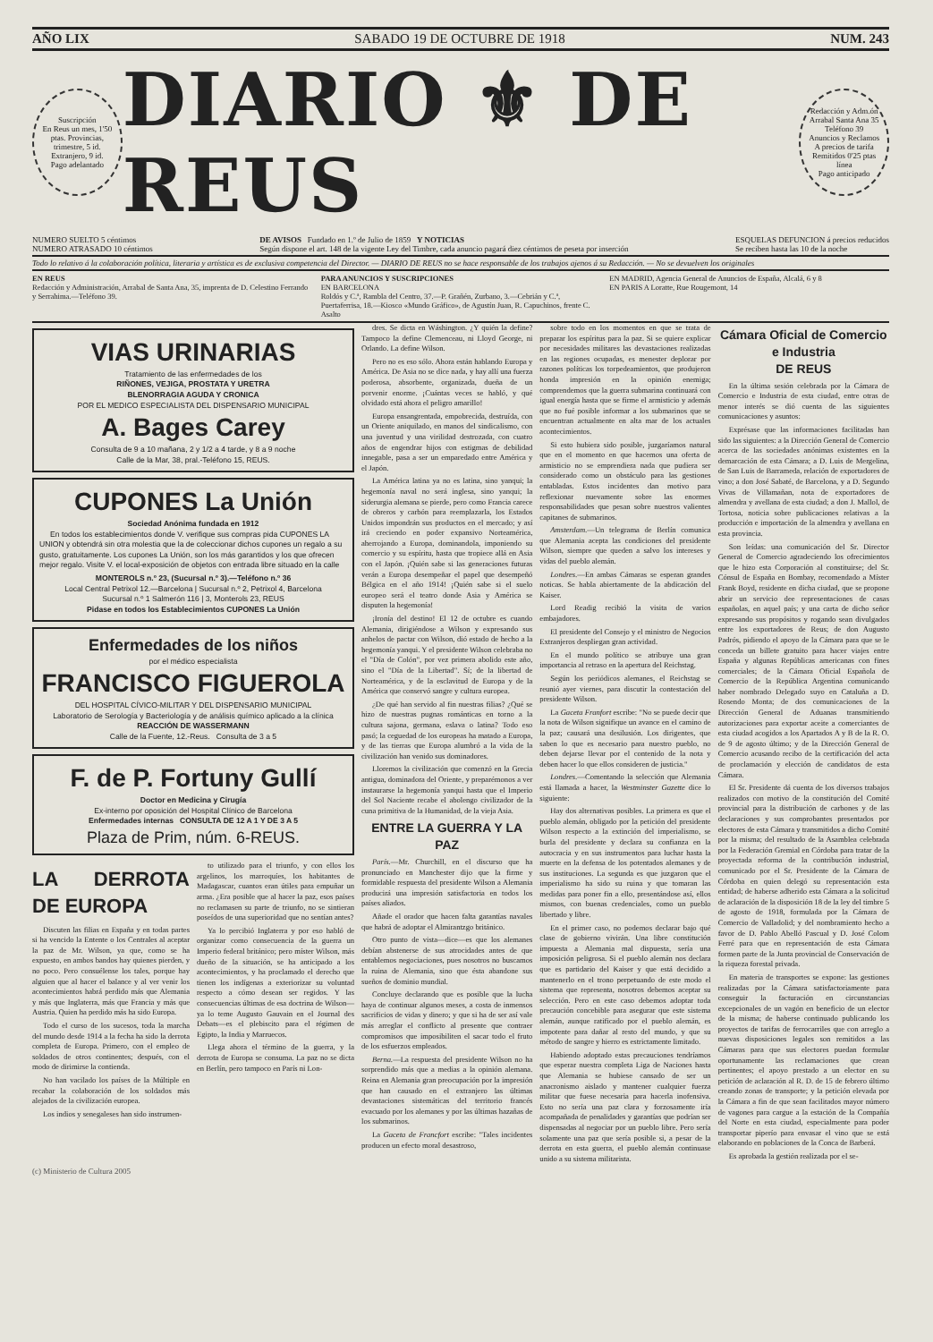AÑO LIX SABADO 19 DE OCTUBRE DE 1918 NUM. 243
Suscripción
En Reus un mes, 1'50 ptas. Provincias, trimestre, 5 id. Extranjero, 9 id.
Pago adelantado
DIARIO ⚜ DE REUS
Redacción y Adm.ón
Arrabal Santa Ana 35
Teléfono 39
Anuncios y Reclamos
A precios de tarifa
Remitidos 0'25 ptas línea
Pago anticipado
NUMERO SUELTO 5 céntimos
NUMERO ATRASADO 10 céntimos DE AVISOS Fundado en 1.º de Julio de 1859 Y NOTICIAS
Según dispone el art. 148 de la vigente Ley del Timbre, cada anuncio pagará diez céntimos de peseta por inserción ESQUELAS DEFUNCION á precios reducidos
Se reciben hasta las 10 de la noche
Todo lo relativo á la colaboración política, literaria y artística es de exclusiva competencia del Director. — DIARIO DE REUS no se hace responsable de los trabajos ajenos á su Redacción. — No se devuelven los originales
EN REUS
Redacción y Administración, Arrabal de Santa Ana, 35, imprenta de D. Celestino Ferrando y Serrahima.—Teléfono 39.
PARA ANUNCIOS Y SUSCRIPCIONES
EN BARCELONA
Roldós y C.ª, Rambla del Centro, 37.—P. Grañén, Zurbano, 3.—Cebrián y C.ª, Puertaferrisa, 18.—Kiosco «Mundo Gráfico», de Agustín Juan, R. Capuchinos, frente C. Asalto
EN MADRID, Agencia General de Anuncios de España, Alcalá, 6 y 8
EN PARIS A Loratte, Rue Rougemont, 14
VIAS URINARIAS
Tratamiento de las enfermedades de los
RIÑONES, VEJIGA, PROSTATA Y URETRA
BLENORRAGIA AGUDA Y CRONICA
POR EL MEDICO ESPECIALISTA DEL DISPENSARIO MUNICIPAL
A. Bages Carey
Consulta de 9 a 10 mañana, 2 y 1/2 a 4 tarde, y 8 a 9 noche
Calle de la Mar, 38, pral.-Teléfono 15, REUS.
CUPONES La Unión
Sociedad Anónima fundada en 1912
En todos los establecimientos donde V. verifique sus compras pida CUPONES LA UNION y obtendrá sin otra molestia que la de coleccionar dichos cupones un regalo a su gusto, gratuitamente. Los cupones La Unión, son los más garantidos y los que ofrecen mejor regalo. Visite V. el local-exposición de objetos con entrada libre situado en la calle
MONTEROLS n.º 23, (Sucursal n.º 3).—Teléfono n.º 36
Local Central Petrixol 12.—Barcelona | Sucursal n.º 2, Petrixol 4, Barcelona
Sucursal n.º 1 Salmerón 116 | 3, Monterols 23, REUS
Pidase en todos los Establecimientos CUPONES La Unión
Enfermedades de los niños
por el médico especialista
FRANCISCO FIGUEROLA
DEL HOSPITAL CÍVICO-MILITAR Y DEL DISPENSARIO MUNICIPAL
Laboratorio de Serología y Bacteriología y de análisis químico aplicado a la clínica
REACCIÓN DE WASSERMANN
Calle de la Fuente, 12.-Reus. Consulta de 3 a 5
F. de P. Fortuny Gullí
Doctor en Medicina y Cirugía
Ex-interno por oposición del Hospital Clínico de Barcelona
Enfermedades internas CONSULTA DE 12 A 1 Y DE 3 A 5
Plaza de Prim, núm. 6-REUS.
LA DERROTA DE EUROPA
Discuten las filias en España y en todas partes si ha vencido la Entente o los Centrales al aceptar la paz de Mr. Wilson, ya que, como se ha expuesto, en ambos bandos hay quienes pierden, y no poco. Pero consuélense los tales, porque hay alguien que al hacer el balance y al ver venir los acontecimientos habrá perdido más que Alemania y más que Inglaterra, más que Francia y más que Austria. Quien ha perdido más ha sido Europa.
Todo el curso de los sucesos, toda la marcha del mundo desde 1914 a la fecha ha sido la derrota completa de Europa. Primero, con el empleo de soldados de otros continentes; después, con el modo de dirimirse la contienda.
No han vacilado los países de la Múltiple en recabar la colaboración de los soldados más alejados de la civilización europea.
Los indios y senegaleses han sido instrumen-
to utilizado para el triunfo, y con ellos los argelinos, los marroquíes, los habitantes de Madagascar, cuantos eran útiles para empuñar un arma. ¿Era posible que al hacer la paz, esos países no reclamasen su parte de triunfo, no se sintieran poseídos de una superioridad que no sentían antes?
Ya lo percibió Inglaterra y por eso habló de organizar como consecuencia de la guerra un Imperio federal británico; pero míster Wilson, más dueño de la situación, se ha anticipado a los acontecimientos, y ha proclamado el derecho que tienen los indígenas a exteriorizar su voluntad respecto a cómo desean ser regidos. Y las consecuencias últimas de esa doctrina de Wilson—ya lo teme Augusto Gauvain en el Journal des Debats—es el plebiscito para el régimen de Egipto, la India y Marruecos.
Llega ahora el término de la guerra, y la derrota de Europa se consuma. La paz no se dicta en Berlín, pero tampoco en París ni Lon-
dres. Se dicta en Wáshington. ¿Y quién la define? Tampoco la define Clemenceau, ni Lloyd George, ni Orlando. La define Wilson.
Pero no es eso sólo. Ahora están hablando Europa y América. De Asia no se dice nada, y hay allí una fuerza poderosa, absorbente, organizada, dueña de un porvenir enorme. ¡Cuántas veces se habló, y qué olvidado está ahora el peligro amarillo!
Europa ensangrentada, empobrecida, destruída, con un Oriente aniquilado, en manos del sindicalismo, con una juventud y una virilidad destrozada, con cuatro años de engendrar hijos con estigmas de debilidad innegable, pasa a ser un emparedado entre América y el Japón.
La América latina ya no es latina, sino yanqui; la hegemonía naval no será inglesa, sino yanqui; la siderurgia alemana se pierde, pero como Francia carece de obreros y carbón para reemplazarla, los Estados Unidos impondrán sus productos en el mercado; y así irá creciendo en poder expansivo Norteamérica, aherrojando a Europa, dominandola, imponiendo su comercio y su espíritu, hasta que tropiece allá en Asia con el Japón. ¡Quién sabe si las generaciones futuras verán a Europa desempeñar el papel que desempeñó Bélgica en el año 1914! ¡Quién sabe si el suelo europeo será el teatro donde Asia y América se disputen la hegemonía!
¡Ironía del destino! El 12 de octubre es cuando Alemania, dirigiéndose a Wilson y expresando sus anhelos de pactar con Wilson, dió estado de hecho a la hegemonía yanqui. Y el presidente Wilson celebraba no el "Día de Colón", por vez primera abolido este año, sino el "Día de la Libertad". Sí; de la libertad de Norteamérica, y de la esclavitud de Europa y de la América que conservó sangre y cultura europea.
¿De qué han servido al fin nuestras filias? ¿Qué se hizo de nuestras pugnas románticas en torno a la cultura sajona, germana, eslava o latina? Todo eso pasó; la ceguedad de los europeas ha matado a Europa, y de las tierras que Europa alumbró a la vida de la civilización han venido sus dominadores.
Lloremos la civilización que comenzó en la Grecia antigua, dominadora del Oriente, y preparémonos a ver instaurarse la hegemonía yanqui hasta que el Imperio del Sol Naciente recabe el abolengo civilizador de la cuna primitiva de la Humanidad, de la vieja Asia.
ENTRE LA GUERRA Y LA PAZ
París.—Mr. Churchill, en el discurso que ha pronunciado en Manchester dijo que la firme y formidable respuesta del presidente Wilson a Alemania producirá una impresión satisfactoria en todos los países aliados.
Añade el orador que hacen falta garantías navales que habrá de adoptar el Almirantzgo británico.
Otro punto de vista—dice—es que los alemanes debían abstenerse de sus atrocidades antes de que entablemos negociaciones, pues nosotros no buscamos la ruina de Alemania, sino que ésta abandone sus sueños de dominio mundial.
Concluye declarando que es posible que la lucha haya de continuar algunos meses, a costa de inmensos sacrificios de vidas y dinero; y que si ha de ser así vale más arreglar el conflicto al presente que contraer compromisos que imposibiliten el sacar todo el fruto de los esfuerzos empleados.
Berna.—La respuesta del presidente Wilson no ha sorprendido más que a medias a la opinión alemana. Reina en Alemania gran preocupación por la impresión que han causado en el extranjero las últimas devastaciones sistemáticas del territorio francés evacuado por los alemanes y por las últimas hazañas de los submarinos.
La Gaceta de Francfort escribe: "Tales incidentes producen un efecto moral desastroso,
sobre todo en los momentos en que se trata de preparar los espíritus para la paz. Si se quiere explicar por necesidades militares las devastaciones realizadas en las regiones ocupadas, es menester deplorar por razones políticas los torpedeamientos, que produjeron honda impresión en la opinión enemiga; comprendemos que la guerra submarina continuará con igual energía hasta que se firme el armisticio y además que no fué posible informar a los submarinos que se encuentran actualmente en alta mar de los actuales acontecimientos.
Si esto hubiera sido posible, juzgaríamos natural que en el momento en que hacemos una oferta de armisticio no se emprendiera nada que pudiera ser considerado como un obstáculo para las gestiones entabladas. Estos incidentes dan motivo para reflexionar nuevamente sobre las enormes responsabilidades que pesan sobre nuestros valientes capitanes de submarinos.
Amsterdam.—Un telegrama de Berlín comunica que Alemania acepta las condiciones del presidente Wilson, siempre que queden a salvo los intereses y vidas del pueblo alemán.
Londres.—En ambas Cámaras se esperan grandes noticas. Se habla abiertamente de la abdicación del Kaiser.
Lord Readig recibió la visita de varios embajadores.
El presidente del Consejo y el ministro de Negocios Extranjeros despliegan gran actividad.
En el mundo político se atribuye una gran importancia al retraso en la apertura del Reichstag.
Según los periódicos alemanes, el Reichstag se reunió ayer viernes, para discutir la contestación del presidente Wilson.
La Gaceta Franfort escribe: "No se puede decir que la nota de Wilson signifique un avance en el camino de la paz; causará una desilusión. Los dirigentes, que saben lo que es necesario para nuestro pueblo, no deben dejarse llevar por el contenido de la nota y deben hacer lo que ellos consideren de justicia."
Londres.—Comentando la selección que Alemania está llamada a hacer, la Westminster Gazette dice lo siguiente:
Hay dos alternativas posibles. La primera es que el pueblo alemán, obligado por la petición del presidente Wilson respecto a la extinción del imperialismo, se burla del presidente y declara su confianza en la autocracia y en sus instrumentos para luchar hasta la muerte en la defensa de los potentados alemanes y de sus instituciones. La segunda es que juzgaron que el imperialismo ha sido su ruina y que tomaran las medidas para poner fin a ello, presentándose así, ellos mismos, con buenas credenciales, como un pueblo libertado y libre.
En el primer caso, no podemos declarar bajo qué clase de gobierno vivirán. Una libre constitución impuesta a Alemania mal dispuesta, sería una imposición peligrosa. Si el pueblo alemán nos declara que es partidario del Kaiser y que está decidido a mantenerlo en el trono perpetuando de este modo el sistema que representa, nosotros debemos aceptar su selección. Pero en este caso debemos adoptar toda precaución concebible para asegurar que este sistema alemán, aunque ratificado por el pueblo alemán, es impotente para dañar al resto del mundo, y que su método de sangre y hierro es estrictamente limitado.
Habiendo adoptado estas precauciones tendríamos que esperar nuestra completa Liga de Naciones hasta que Alemania se hubiese cansado de ser un anacronismo aislado y mantener cualquier fuerza militar que fuese necesaria para hacerla inofensiva. Esto no sería una paz clara y forzosamente iría acompañada de penalidades y garantías que podrían ser dispensadas al negociar por un pueblo libre. Pero sería solamente una paz que sería posible si, a pesar de la derrota en esta guerra, el pueblo alemán continuase unido a su sistema militarista.
Cámara Oficial de Comercio e Industria
DE REUS
En la última sesión celebrada por la Cámara de Comercio e Industria de esta ciudad, entre otras de menor interés se dió cuenta de las siguientes comunicaciones y asuntos:
Exprésase que las informaciones facilitadas han sido las siguientes: a la Dirección General de Comercio acerca de las sociedades anónimas existentes en la demarcación de esta Cámara; a D. Luis de Mergelina, de San Luis de Barrameda, relación de exportadores de vino; a don José Sabaté, de Barcelona, y a D. Segundo Vivas de Villamañan, nota de exportadores de almendra y avellana de esta ciudad; a don J. Mallol, de Tortosa, noticia sobre publicaciones relativas a la producción e importación de la almendra y avellana en esta provincia.
Son leídas: una comunicación del Sr. Director General de Comercio agradeciendo los ofrecimientos que le hizo esta Corporación al constituirse; del Sr. Cónsul de España en Bombay, recomendado a Míster Frank Boyd, residente en dicha ciudad, que se propone abrir un servicio dee representaciones de casas españolas, en aquel país; y una carta de dicho señor expresando sus propósitos y rogando sean divulgados entre los exportadores de Reus; de don Augusto Padrós, pidiendo el apoyo de la Cámara para que se le conceda un billete gratuito para hacer viajes entre España y algunas Repúblicas americanas con fines comerciales; de la Cámara Oficial Española de Comercio de la República Argentina comunicando haber nombrado Delegado suyo en Cataluña a D. Rosendo Monta; de dos comunicaciones de la Dirección General de Aduanas transmitiendo autorizaciones para exportar aceite a comerciantes de esta ciudad acogidos a los Apartados A y B de la R. O. de 9 de agosto último; y de la Dirección General de Comercio acusando recibo de la certificación del acta de proclamación y elección de candidatos de esta Cámara.
El Sr. Presidente dá cuenta de los diversos trabajos realizados con motivo de la constitución del Comité provincial para la distribución de carbones y de las declaraciones y sus comprobantes presentados por electores de esta Cámara y transmitidos a dicho Comité por la misma; del resultado de la Asamblea celebrada por la Federación Gremial en Córdoba para tratar de la proyectada reforma de la contribución industrial, comunicado por el Sr. Presidente de la Cámara de Córdoba en quien delegó su representación esta entidad; de haberse adherido esta Cámara a la solicitud de aclaración de la disposición 18 de la ley del timbre 5 de agosto de 1918, formulada por la Cámara de Comercio de Valladolid; y del nombramiento hecho a favor de D. Pablo Abelló Pascual y D. José Colom Ferré para que en representación de esta Cámara formen parte de la Junta provincial de Conservación de la riqueza forestal privada.
En materia de transportes se expone: las gestiones realizadas por la Cámara satisfactoriamente para conseguir la facturación en circunstancias excepcionales de un vagón en beneficio de un elector de la misma; de haberse continuado publicando los proyectos de tarifas de ferrocarriles que con arreglo a nuevas disposiciones legales son remitidos a las Cámaras para que sus electores puedan formular oportunamente las reclamaciones que crean pertinentes; el apoyo prestado a un elector en su petición de aclaración al R. D. de 15 de febrero último creando zonas de transporte; y la petición elevada por la Cámara a fin de que sean facilitados mayor número de vagones para cargue a la estación de la Compañía del Norte en esta ciudad, especialmente para poder transportar piperío para envasar el vino que se está elaborando en poblaciones de la Conca de Barberá.
Es aprobada la gestión realizada por el se-
(c) Ministerio de Cultura 2005